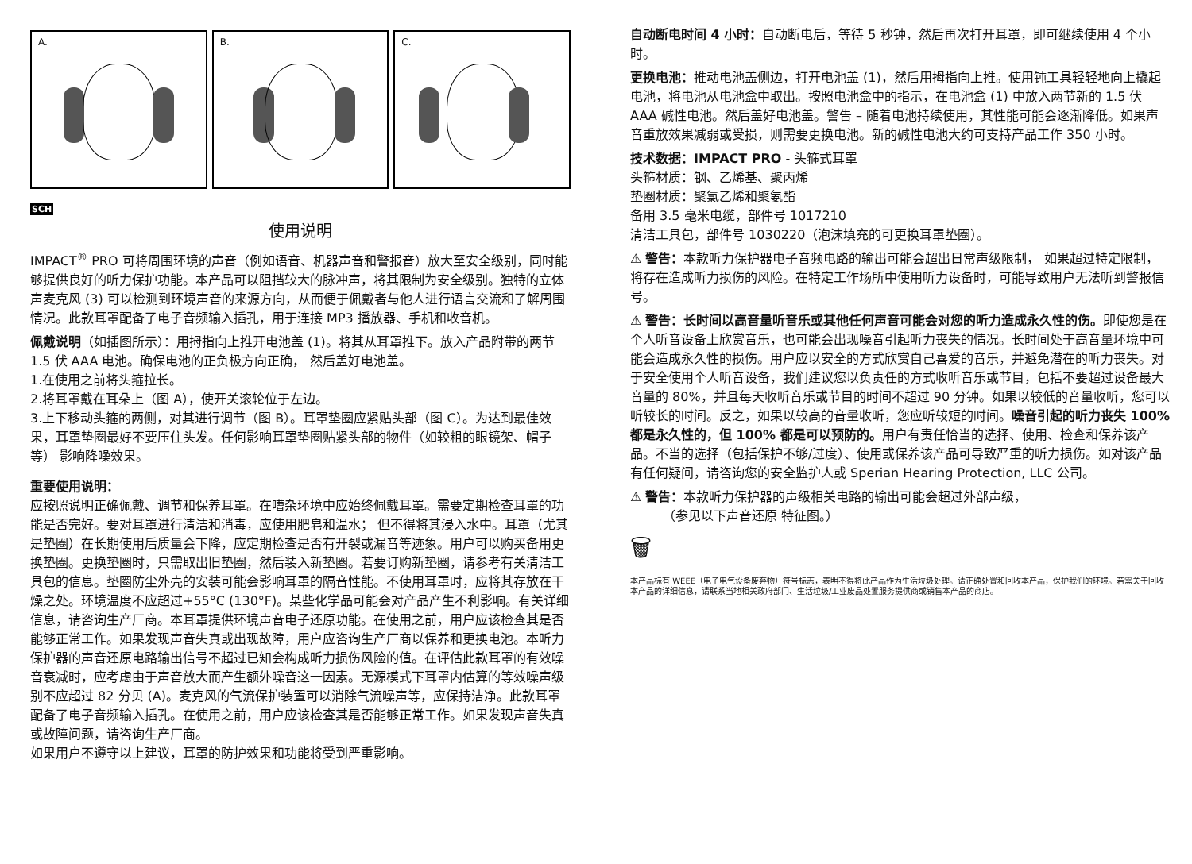A.
B.
C.
SCH
使用说明
IMPACT<sup>®</sup> PRO 可将周围环境的声音（例如语音、机器声音和警报音）放大至安全级别，同时能够提供良好的听力保护功能。本产品可以阻挡较大的脉冲声，将其限制为安全级别。独特的立体声麦克风 (3) 可以检测到环境声音的来源方向，从而便于佩戴者与他人进行语言交流和了解周围情况。此款耳罩配备了电子音频输入插孔，用于连接 MP3 播放器、手机和收音机。
佩戴说明（如插图所示）：用拇指向上推开电池盖 (1)。将其从耳罩推下。放入产品附带的两节 1.5 伏 AAA 电池。确保电池的正负极方向正确， 然后盖好电池盖。
1.在使用之前将头箍拉长。
2.将耳罩戴在耳朵上（图 A），使开关滚轮位于左边。
3.上下移动头箍的两侧，对其进行调节（图 B）。耳罩垫圈应紧贴头部（图 C）。为达到最佳效果，耳罩垫圈最好不要压住头发。任何影响耳罩垫圈贴紧头部的物件（如较粗的眼镜架、帽子等） 影响降噪效果。
重要使用说明：
应按照说明正确佩戴、调节和保养耳罩。在嘈杂环境中应始终佩戴耳罩。需要定期检查耳罩的功能是否完好。要对耳罩进行清洁和消毒，应使用肥皂和温水； 但不得将其浸入水中。耳罩（尤其是垫圈）在长期使用后质量会下降，应定期检查是否有开裂或漏音等迹象。用户可以购买备用更换垫圈。更换垫圈时，只需取出旧垫圈，然后装入新垫圈。若要订购新垫圈，请参考有关清洁工具包的信息。垫圈防尘外壳的安装可能会影响耳罩的隔音性能。不使用耳罩时，应将其存放在干燥之处。环境温度不应超过+55°C (130°F)。某些化学品可能会对产品产生不利影响。有关详细信息，请咨询生产厂商。本耳罩提供环境声音电子还原功能。在使用之前，用户应该检查其是否能够正常工作。如果发现声音失真或出现故障，用户应咨询生产厂商以保养和更换电池。本听力保护器的声音还原电路输出信号不超过已知会构成听力损伤风险的值。在评估此款耳罩的有效噪音衰减时，应考虑由于声音放大而产生额外噪音这一因素。无源模式下耳罩内估算的等效噪声级别不应超过 82 分贝 (A)。麦克风的气流保护装置可以消除气流噪声等，应保持洁净。此款耳罩配备了电子音频输入插孔。在使用之前，用户应该检查其是否能够正常工作。如果发现声音失真或故障问题，请咨询生产厂商。
如果用户不遵守以上建议，耳罩的防护效果和功能将受到严重影响。
自动断电时间 4 小时：自动断电后，等待 5 秒钟，然后再次打开耳罩，即可继续使用 4 个小时。
更换电池：推动电池盖侧边，打开电池盖 (1)，然后用拇指向上推。使用钝工具轻轻地向上撬起电池，将电池从电池盒中取出。按照电池盒中的指示，在电池盒 (1) 中放入两节新的 1.5 伏 AAA 碱性电池。然后盖好电池盖。警告 – 随着电池持续使用，其性能可能会逐渐降低。如果声音重放效果减弱或受损，则需要更换电池。新的碱性电池大约可支持产品工作 350 小时。
技术数据：IMPACT PRO - 头箍式耳罩
头箍材质：钢、乙烯基、聚丙烯
垫圈材质：聚氯乙烯和聚氨酯
备用 3.5 毫米电缆，部件号 1017210
清洁工具包，部件号 1030220（泡沫填充的可更换耳罩垫圈）。
⚠ 警告：本款听力保护器电子音频电路的输出可能会超出日常声级限制， 如果超过特定限制，将存在造成听力损伤的风险。在特定工作场所中使用听力设备时，可能导致用户无法听到警报信号。
⚠ 警告：长时间以高音量听音乐或其他任何声音可能会对您的听力造成永久性的伤。即使您是在个人听音设备上欣赏音乐，也可能会出现噪音引起听力丧失的情况。长时间处于高音量环境中可能会造成永久性的损伤。用户应以安全的方式欣赏自己喜爱的音乐，并避免潜在的听力丧失。对于安全使用个人听音设备，我们建议您以负责任的方式收听音乐或节目，包括不要超过设备最大音量的 80%，并且每天收听音乐或节目的时间不超过 90 分钟。如果以较低的音量收听，您可以听较长的时间。反之，如果以较高的音量收听，您应听较短的时间。噪音引起的听力丧失 100% 都是永久性的，但 100% 都是可以预防的。用户有责任恰当的选择、使用、检查和保养该产品。不当的选择（包括保护不够/过度）、使用或保养该产品可导致严重的听力损伤。如对该产品有任何疑问，请咨询您的安全监护人或 Sperian Hearing Protection, LLC 公司。
⚠ 警告：本款听力保护器的声级相关电路的输出可能会超过外部声级，
（参见以下声音还原 特征图。）
🗑
本产品标有 WEEE（电子电气设备废弃物）符号标志，表明不得将此产品作为生活垃圾处理。请正确处置和回收本产品，保护我们的环境。若需关于回收本产品的详细信息，请联系当地相关政府部门、生活垃圾/工业废品处置服务提供商或销售本产品的商店。